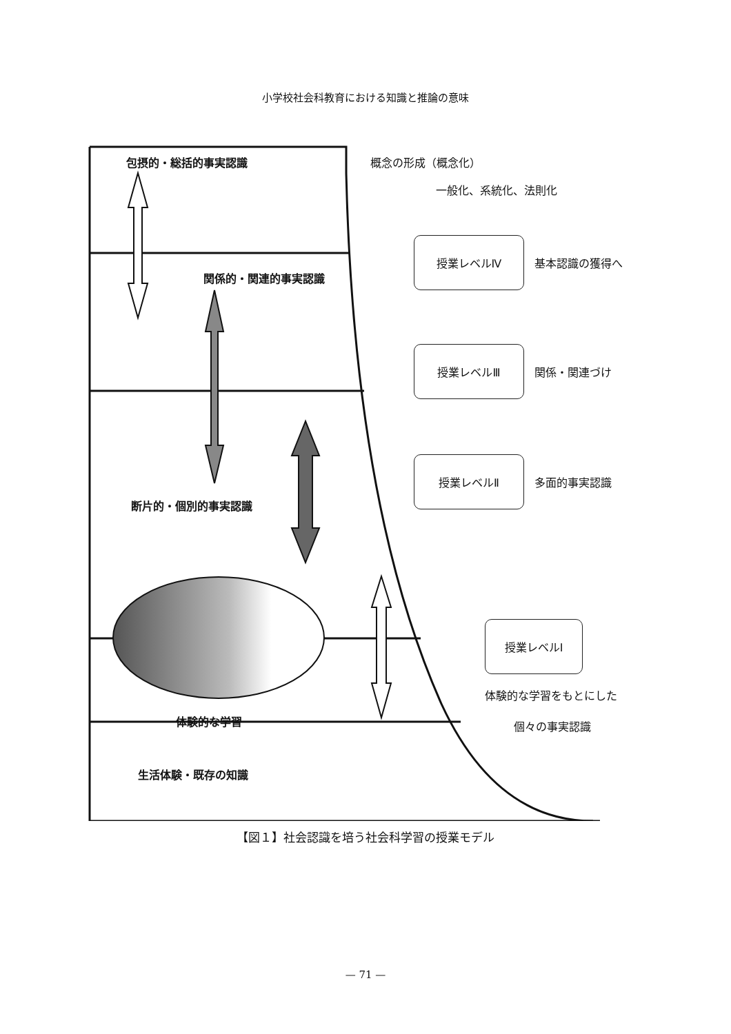小学校社会科教育における知識と推論の意味
包摂的・総括的事実認識 概念の形成（概念化）
一般化、系統化、法則化
授業レベルⅣ
基本認識の獲得へ
関係的・関連的事実認識
授業レベルⅢ
関係・関連づけ
授業レベルⅡ
多面的事実認識
断片的・個別的事実認識
授業レベルⅠ
体験的な学習をもとにした
個々の事実認識
体験的な学習
生活体験・既存の知識
【図１】社会認識を培う社会科学習の授業モデル
— 71 —